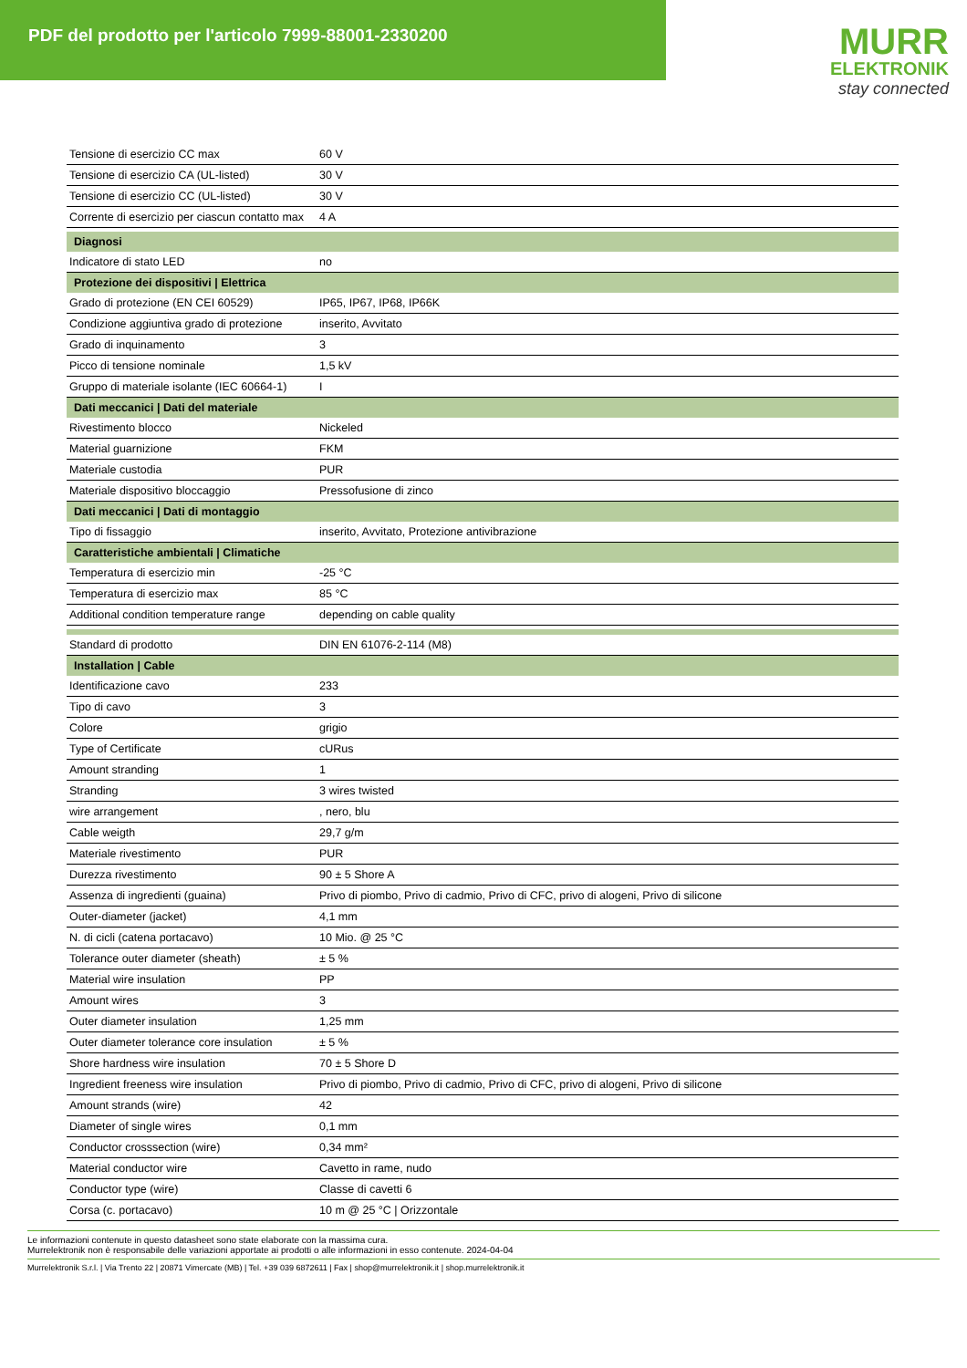PDF del prodotto per l'articolo 7999-88001-2330200
MURR
ELEKTRONIK
stay connected
| Tensione di esercizio CC max | 60 V |
| Tensione di esercizio CA (UL-listed) | 30 V |
| Tensione di esercizio CC (UL-listed) | 30 V |
| Corrente di esercizio per ciascun contatto max | 4 A |
| Diagnosi | |
| Indicatore di stato LED | no |
| Protezione dei dispositivi / Elettrica | |
| Grado di protezione (EN CEI 60529) | IP65, IP67, IP68, IP66K |
| Condizione aggiuntiva grado di protezione | inserito, Avvitato |
| Grado di inquinamento | 3 |
| Picco di tensione nominale | 1,5 kV |
| Gruppo di materiale isolante (IEC 60664-1) | I |
| Dati meccanici / Dati del materiale | |
| Rivestimento blocco | Nickeled |
| Material guarnizione | FKM |
| Materiale custodia | PUR |
| Materiale dispositivo bloccaggio | Pressofusione di zinco |
| Dati meccanici / Dati di montaggio | |
| Tipo di fissaggio | inserito, Avvitato, Protezione antivibrazione |
| Caratteristiche ambientali / Climatiche | |
| Temperatura di esercizio min | -25 °C |
| Temperatura di esercizio max | 85 °C |
| Additional condition temperature range | depending on cable quality |
| Standard di prodotto | DIN EN 61076-2-114 (M8) |
| Installation / Cable | |
| Identificazione cavo | 233 |
| Tipo di cavo | 3 |
| Colore | grigio |
| Type of Certificate | cURus |
| Amount stranding | 1 |
| Stranding | 3 wires twisted |
| wire arrangement | , nero, blu |
| Cable weigth | 29,7 g/m |
| Materiale rivestimento | PUR |
| Durezza rivestimento | 90 ± 5 Shore A |
| Assenza di ingredienti (guaina) | Privo di piombo, Privo di cadmio, Privo di CFC, privo di alogeni, Privo di silicone |
| Outer-diameter (jacket) | 4,1 mm |
| N. di cicli (catena portacavo) | 10 Mio. @ 25 °C |
| Tolerance outer diameter (sheath) | ± 5 % |
| Material wire insulation | PP |
| Amount wires | 3 |
| Outer diameter insulation | 1,25 mm |
| Outer diameter tolerance core insulation | ± 5 % |
| Shore hardness wire insulation | 70 ± 5 Shore D |
| Ingredient freeness wire insulation | Privo di piombo, Privo di cadmio, Privo di CFC, privo di alogeni, Privo di silicone |
| Amount strands (wire) | 42 |
| Diameter of single wires | 0,1 mm |
| Conductor crosssection (wire) | 0,34 mm² |
| Material conductor wire | Cavetto in rame, nudo |
| Conductor type (wire) | Classe di cavetti 6 |
| Corsa (c. portacavo) | 10 m @ 25 °C / Orizzontale |
Le informazioni contenute in questo datasheet sono state elaborate con la massima cura.
Murrelektronik non è responsabile delle variazioni apportate ai prodotti o alle informazioni in esso contenute. 2024-04-04
Murrelektronik S.r.l. | Via Trento 22 | 20871 Vimercate (MB) | Tel. +39 039 6872611 | Fax | shop@murrelektronik.it | shop.murrelektronik.it